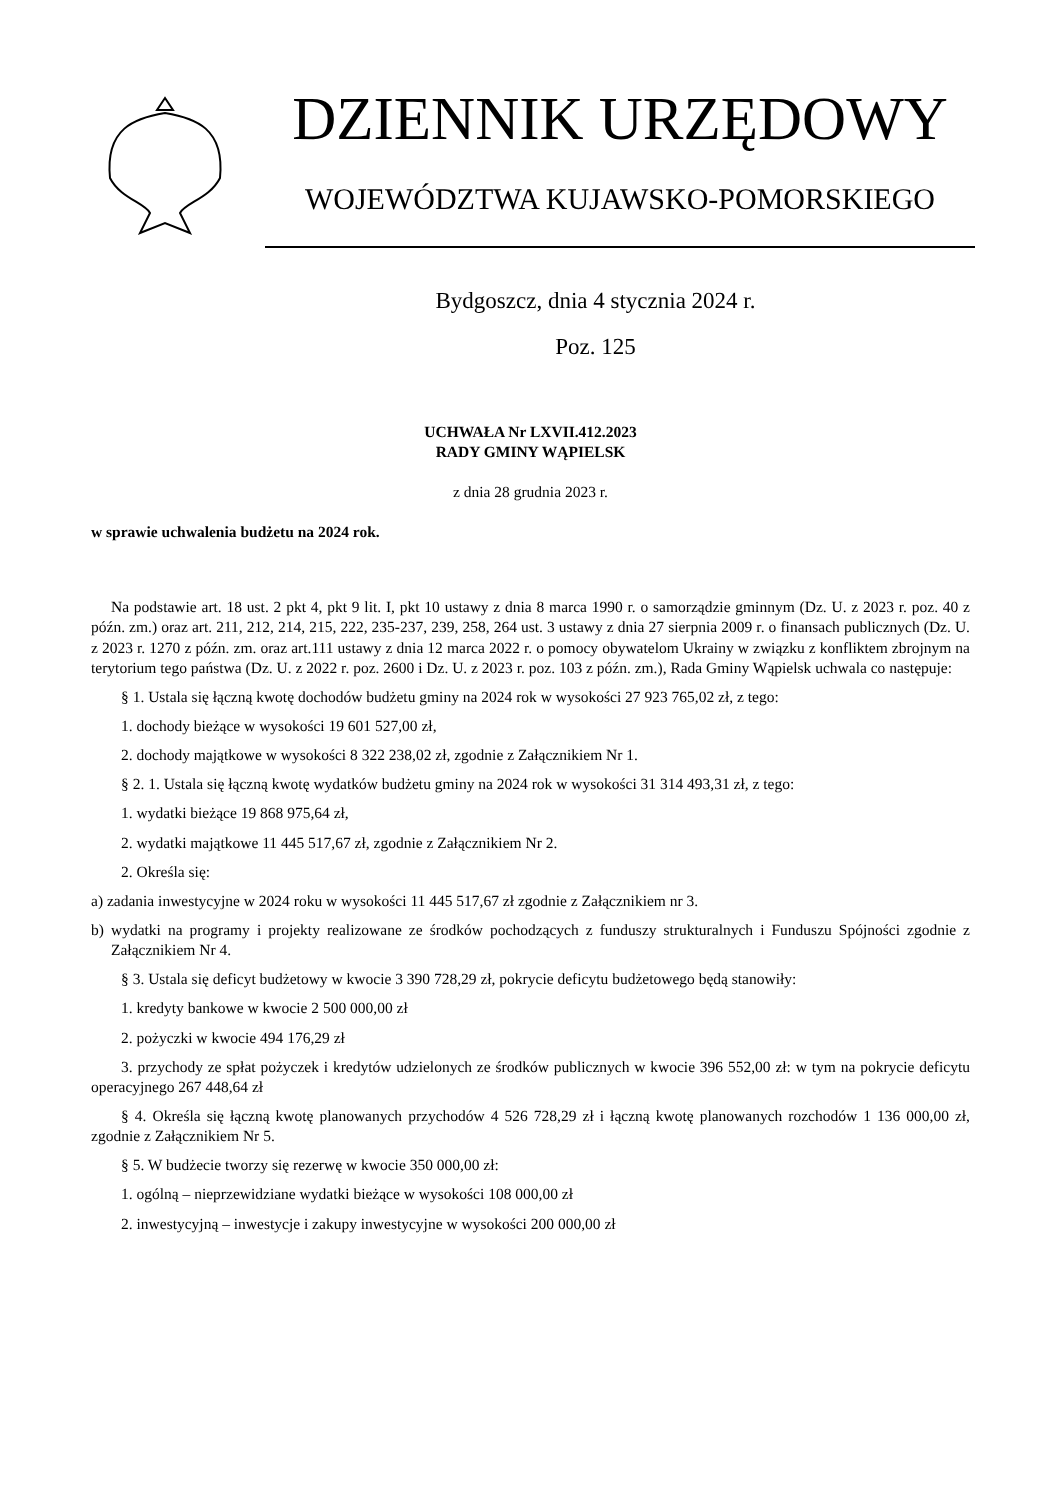DZIENNIK URZĘDOWY
WOJEWÓDZTWA KUJAWSKO-POMORSKIEGO
Bydgoszcz, dnia 4 stycznia 2024 r.
Poz. 125
UCHWAŁA Nr LXVII.412.2023
RADY GMINY WĄPIELSK
z dnia 28 grudnia 2023 r.
w sprawie uchwalenia budżetu na 2024 rok.
Na podstawie art. 18 ust. 2 pkt 4, pkt 9 lit. I, pkt 10 ustawy z dnia 8 marca 1990 r. o samorządzie gminnym (Dz. U. z 2023 r. poz. 40 z późn. zm.) oraz art. 211, 212, 214, 215, 222, 235-237, 239, 258, 264 ust. 3 ustawy z dnia 27 sierpnia 2009 r. o finansach publicznych (Dz. U. z 2023 r. 1270 z późn. zm. oraz art.111 ustawy z dnia 12 marca 2022 r. o pomocy obywatelom Ukrainy w związku z konfliktem zbrojnym na terytorium tego państwa (Dz. U. z 2022 r. poz. 2600 i Dz. U. z 2023 r. poz. 103 z późn. zm.), Rada Gminy Wąpielsk uchwala co następuje:
§ 1. Ustala się łączną kwotę dochodów budżetu gminy na 2024 rok w wysokości 27 923 765,02 zł, z tego:
1. dochody bieżące w wysokości 19 601 527,00 zł,
2. dochody majątkowe w wysokości 8 322 238,02 zł, zgodnie z Załącznikiem Nr 1.
§ 2. 1. Ustala się łączną kwotę wydatków budżetu gminy na 2024 rok w wysokości 31 314 493,31 zł, z tego:
1. wydatki bieżące 19 868 975,64 zł,
2. wydatki majątkowe 11 445 517,67 zł, zgodnie z Załącznikiem Nr 2.
2. Określa się:
a) zadania inwestycyjne w 2024 roku w wysokości 11 445 517,67 zł zgodnie z Załącznikiem nr 3.
b) wydatki na programy i projekty realizowane ze środków pochodzących z funduszy strukturalnych i Funduszu Spójności zgodnie z Załącznikiem Nr 4.
§ 3. Ustala się deficyt budżetowy w kwocie 3 390 728,29 zł, pokrycie deficytu budżetowego będą stanowiły:
1. kredyty bankowe w kwocie 2 500 000,00 zł
2. pożyczki w kwocie 494 176,29 zł
3. przychody ze spłat pożyczek i kredytów udzielonych ze środków publicznych w kwocie 396 552,00 zł: w tym na pokrycie deficytu operacyjnego 267 448,64 zł
§ 4. Określa się łączną kwotę planowanych przychodów 4 526 728,29 zł i łączną kwotę planowanych rozchodów 1 136 000,00 zł, zgodnie z Załącznikiem Nr 5.
§ 5. W budżecie tworzy się rezerwę w kwocie 350 000,00 zł:
1. ogólną – nieprzewidziane wydatki bieżące w wysokości 108 000,00 zł
2. inwestycyjną – inwestycje i zakupy inwestycyjne w wysokości 200 000,00 zł